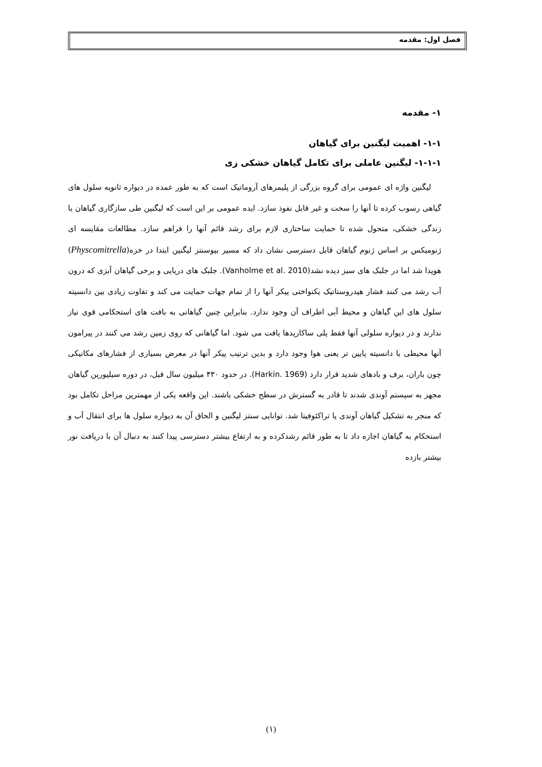فصل اول: مقدمه
۱- مقدمه
۱-۱- اهمیت لیگنین برای گیاهان
۱-۱-۱- لیگنین عاملی برای تکامل گیاهان خشکی زی
لیگنین واژه ای عمومی برای گروه بزرگی از پلیمرهای آروماتیک است که به طور عمده در دیواره ثانویه سلول های گیاهی رسوب کرده تا آنها را سخت و غیر قابل نفوذ سازد. ایده عمومی بر این است که لیگنین طی سازگاری گیاهان با زندگی خشکی، متحول شده تا حمایت ساختاری لازم برای رشد قائم آنها را فراهم سازد. مطالعات مقایسه ای ژنومیکس بر اساس ژنوم گیاهان قابل دسترسی نشان داد که مسیر بیوسنتز لیگنین ابتدا در خزه(Physcomitrella) هویدا شد اما در جلبک های سبز دیده نشد(Vanholme et al. 2010). جلبک های دریایی و برخی گیاهان آبزی که درون آب رشد می کنند فشار هیدروستاتیک یکنواختی پیکر آنها را از تمام جهات حمایت می کند و تفاوت زیادی بین دانسیته سلول های این گیاهان و محیط آبی اطراف آن وجود ندارد. بنابراین چنین گیاهانی به بافت های استحکامی قوی نیاز ندارند و در دیواره سلولی آنها فقط پلی ساکاریدها یافت می شود. اما گیاهانی که روی زمین رشد می کنند در پیرامون آنها محیطی با دانسیته پایین تر یعنی هوا وجود دارد و بدین ترتیب پیکر آنها در معرض بسیاری از فشارهای مکانیکی چون باران، برف و بادهای شدید قرار دارد (Harkin. 1969). در حدود ۴۳۰ میلیون سال قبل، در دوره سیلیورین گیاهان مجهز به سیستم آوندی شدند تا قادر به گسترش در سطح خشکی باشند. این واقعه یکی از مهمترین مراحل تکامل بود که منجر به تشکیل گیاهان آوندی یا تراکئوفیتا شد. توانایی سنتز لیگنین و الحاق آن به دیواره سلول ها برای انتقال آب و استحکام به گیاهان اجازه داد تا به طور قائم رشدکرده و به ارتفاع بیشتر دسترسی پیدا کنند به دنبال آن با دریافت نور بیشتر بازده
(۱)